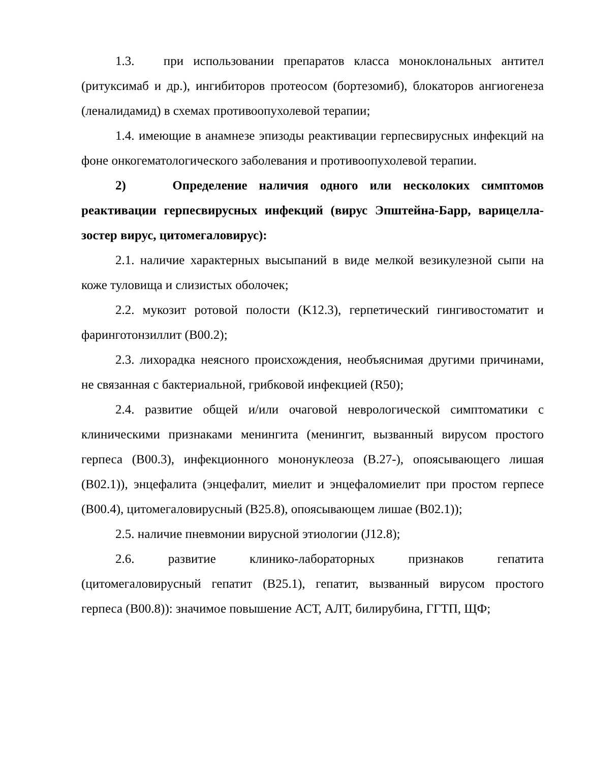1.3. при использовании препаратов класса моноклональных антител (ритуксимаб и др.), ингибиторов протеосом (бортезомиб), блокаторов ангиогенеза (леналидамид) в схемах противоопухолевой терапии;
1.4. имеющие в анамнезе эпизоды реактивации герпесвирусных инфекций на фоне онкогематологического заболевания и противоопухолевой терапии.
2) Определение наличия одного или несколоких симптомов реактивации герпесвирусных инфекций (вирус Эпштейна-Барр, варицелла-зостер вирус, цитомегаловирус):
2.1. наличие характерных высыпаний в виде мелкой везикулезной сыпи на коже туловища и слизистых оболочек;
2.2. мукозит ротовой полости (K12.3), герпетический гингивостоматит и фаринготонзиллит (B00.2);
2.3. лихорадка неясного происхождения, необъяснимая другими причинами, не связанная с бактериальной, грибковой инфекцией (R50);
2.4. развитие общей и/или очаговой неврологической симптоматики с клиническими признаками менингита (менингит, вызванный вирусом простого герпеса (B00.3), инфекционного мононуклеоза (B.27-), опоясывающего лишая (B02.1)), энцефалита (энцефалит, миелит и энцефаломиелит при простом герпесе (B00.4), цитомегаловирусный (B25.8), опоясывающем лишае (B02.1));
2.5. наличие пневмонии вирусной этиологии (J12.8);
2.6. развитие клинико-лабораторных признаков гепатита (цитомегаловирусный гепатит (B25.1), гепатит, вызванный вирусом простого герпеса (B00.8)): значимое повышение АСТ, АЛТ, билирубина, ГГТП, ЩФ;